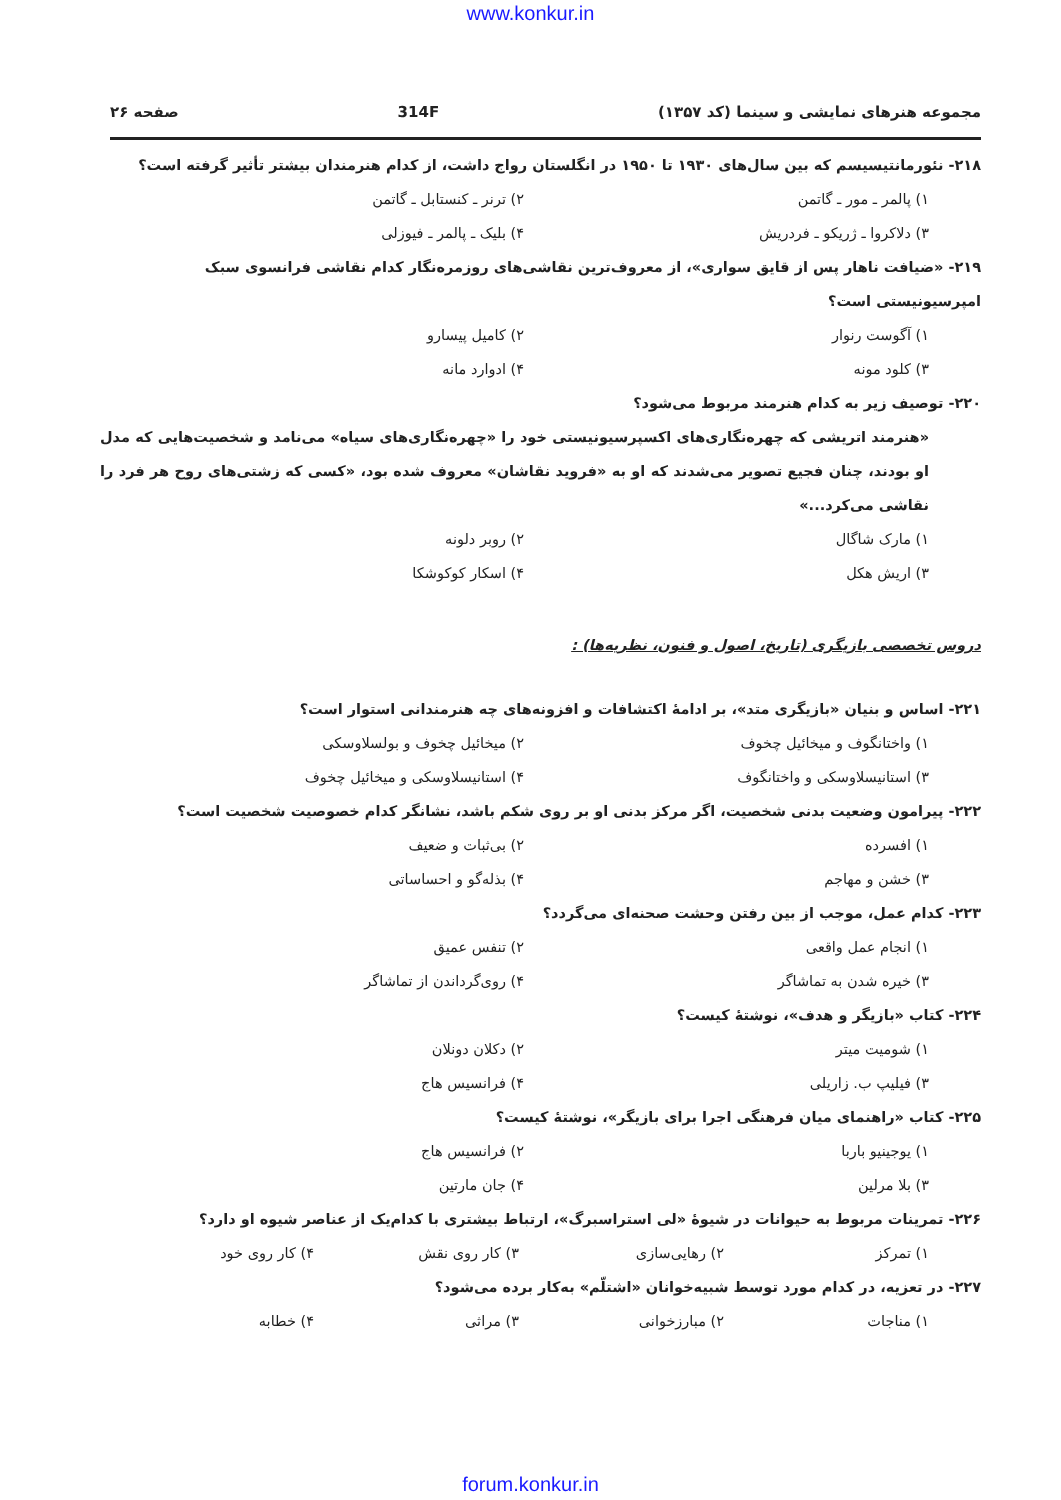www.konkur.in
مجموعه هنرهای نمایشی و سینما (کد ۱۳۵۷) 314F صفحه ۲۶
۲۱۸- نئورمانتیسیسم که بین سال‌های ۱۹۳۰ تا ۱۹۵۰ در انگلستان رواج داشت، از کدام هنرمندان بیشتر تأثیر گرفته است؟
۱) پالمر ـ مور ـ گاتمن ۲) ترنر ـ کنستابل ـ گاتمن
۳) دلاکروا ـ ژریکو ـ فردریش ۴) بلیک ـ پالمر ـ فیوزلی
۲۱۹- «ضیافت ناهار پس از قایق سواری»، از معروف‌ترین نقاشی‌های روزمره‌نگار کدام نقاشی فرانسوی سبک امپرسیونیستی است؟
۱) آگوست رنوار ۲) کامیل پیسارو
۳) کلود مونه ۴) ادوارد مانه
۲۲۰- توصیف زیر به کدام هنرمند مربوط می‌شود؟
«هنرمند اتریشی که چهره‌نگاری‌های اکسپرسیونیستی خود را «چهره‌نگاری‌های سیاه» می‌نامد و شخصیت‌هایی که مدل او بودند، چنان فجیع تصویر می‌شدند که او به «فروید نقاشان» معروف شده بود، «کسی که زشتی‌های روح هر فرد را نقاشی می‌کرد...»
۱) مارک شاگال ۲) روبر دلونه
۳) اریش هکل ۴) اسکار کوکوشکا
دروس تخصصی بازیگری (تاریخ، اصول و فنون، نظریه‌ها) :
۲۲۱- اساس و بنیان «بازیگری متد»، بر ادامهٔ اکتشافات و افزونه‌های چه هنرمندانی استوار است؟
۱) واختانگوف و میخائیل چخوف ۲) میخائیل چخوف و بولسلاوسکی
۳) استانیسلاوسکی و واختانگوف ۴) استانیسلاوسکی و میخائیل چخوف
۲۲۲- پیرامون وضعیت بدنی شخصیت، اگر مرکز بدنی او بر روی شکم باشد، نشانگر کدام خصوصیت شخصیت است؟
۱) افسرده ۲) بی‌ثبات و ضعیف
۳) خشن و مهاجم ۴) بذله‌گو و احساساتی
۲۲۳- کدام عمل، موجب از بین رفتن وحشت صحنه‌ای می‌گردد؟
۱) انجام عمل واقعی ۲) تنفس عمیق
۳) خیره شدن به تماشاگر ۴) روی‌گرداندن از تماشاگر
۲۲۴- کتاب «بازیگر و هدف»، نوشتهٔ کیست؟
۱) شومیت میتر ۲) دکلان دونلان
۳) فیلیپ ب. زاریلی ۴) فرانسیس هاج
۲۲۵- کتاب «راهنمای میان فرهنگی اجرا برای بازیگر»، نوشتهٔ کیست؟
۱) یوجینیو باربا ۲) فرانسیس هاج
۳) بلا مرلین ۴) جان مارتین
۲۲۶- تمرینات مربوط به حیوانات در شیوهٔ «لی استراسبرگ»، ارتباط بیشتری با کدام‌یک از عناصر شیوه او دارد؟
۱) تمرکز ۲) رهایی‌سازی ۳) کار روی نقش ۴) کار روی خود
۲۲۷- در تعزیه، در کدام مورد توسط شبیه‌خوانان «اشتلّم» به‌کار برده می‌شود؟
۱) مناجات ۲) مبارزخوانی ۳) مراثی ۴) خطابه
forum.konkur.in